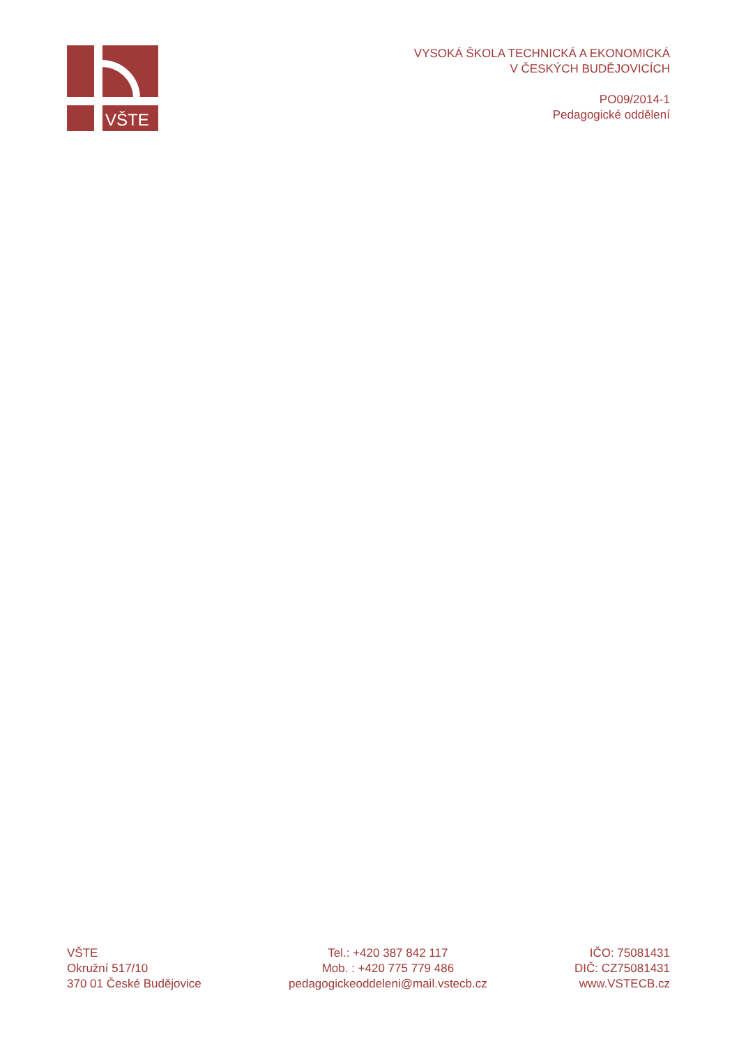VŠTE
VYSOKÁ ŠKOLA TECHNICKÁ A EKONOMICKÁ
V ČESKÝCH BUDĚJOVICÍCH
PO09/2014-1
Pedagogické oddělení
VŠTE
Okružní 517/10
370 01 České Budějovice
Tel.: +420 387 842 117
Mob. : +420 775 779 486
pedagogickeoddeleni@mail.vstecb.cz
IČO: 75081431
DIČ: CZ75081431
www.VSTECB.cz